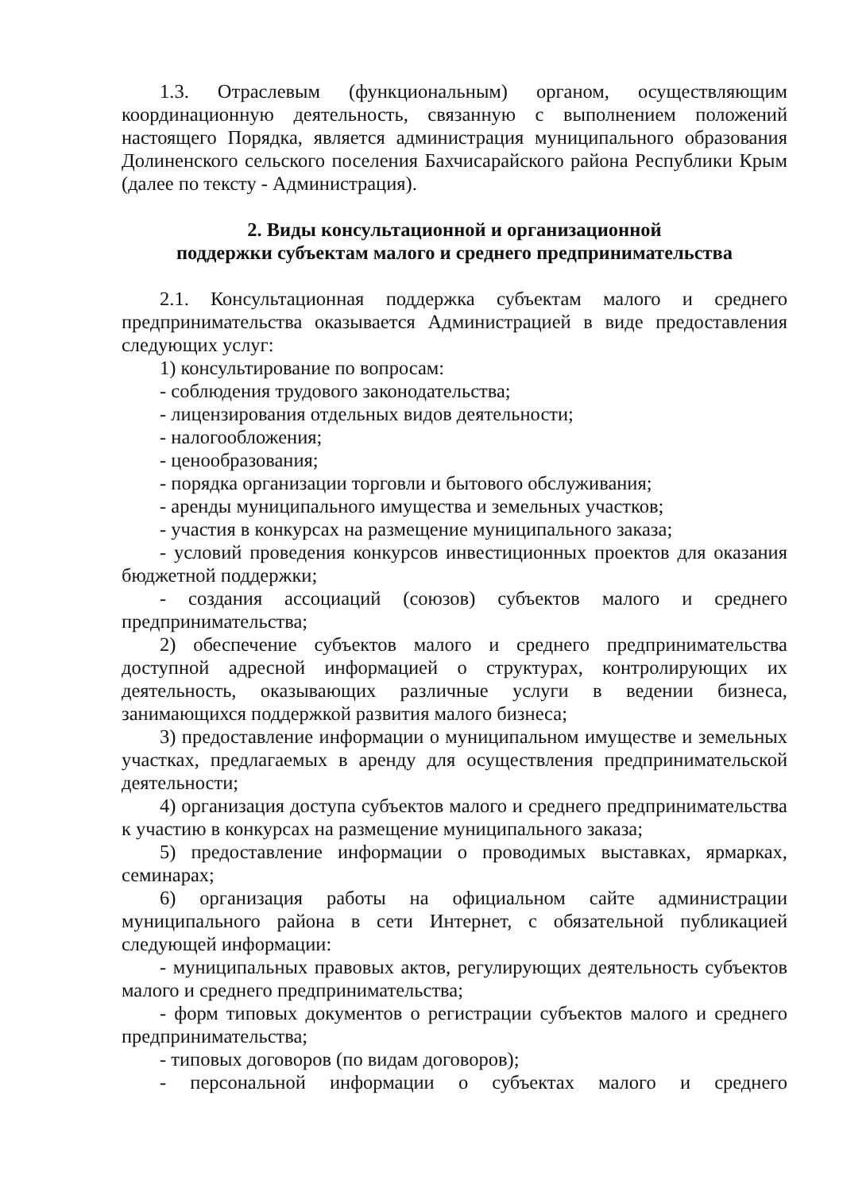1.3. Отраслевым (функциональным) органом, осуществляющим координационную деятельность, связанную с выполнением положений настоящего Порядка, является администрация муниципального образования Долиненского сельского поселения Бахчисарайского района Республики Крым (далее по тексту - Администрация).
2. Виды консультационной и организационной
поддержки субъектам малого и среднего предпринимательства
2.1. Консультационная поддержка субъектам малого и среднего предпринимательства оказывается Администрацией в виде предоставления следующих услуг:
1) консультирование по вопросам:
- соблюдения трудового законодательства;
- лицензирования отдельных видов деятельности;
- налогообложения;
- ценообразования;
- порядка организации торговли и бытового обслуживания;
- аренды муниципального имущества и земельных участков;
- участия в конкурсах на размещение муниципального заказа;
- условий проведения конкурсов инвестиционных проектов для оказания бюджетной поддержки;
- создания ассоциаций (союзов) субъектов малого и среднего предпринимательства;
2) обеспечение субъектов малого и среднего предпринимательства доступной адресной информацией о структурах, контролирующих их деятельность, оказывающих различные услуги в ведении бизнеса, занимающихся поддержкой развития малого бизнеса;
3) предоставление информации о муниципальном имуществе и земельных участках, предлагаемых в аренду для осуществления предпринимательской деятельности;
4) организация доступа субъектов малого и среднего предпринимательства к участию в конкурсах на размещение муниципального заказа;
5) предоставление информации о проводимых выставках, ярмарках, семинарах;
6) организация работы на официальном сайте администрации муниципального района в сети Интернет, с обязательной публикацией следующей информации:
- муниципальных правовых актов, регулирующих деятельность субъектов малого и среднего предпринимательства;
- форм типовых документов о регистрации субъектов малого и среднего предпринимательства;
- типовых договоров (по видам договоров);
- персональной информации о субъектах малого и среднего